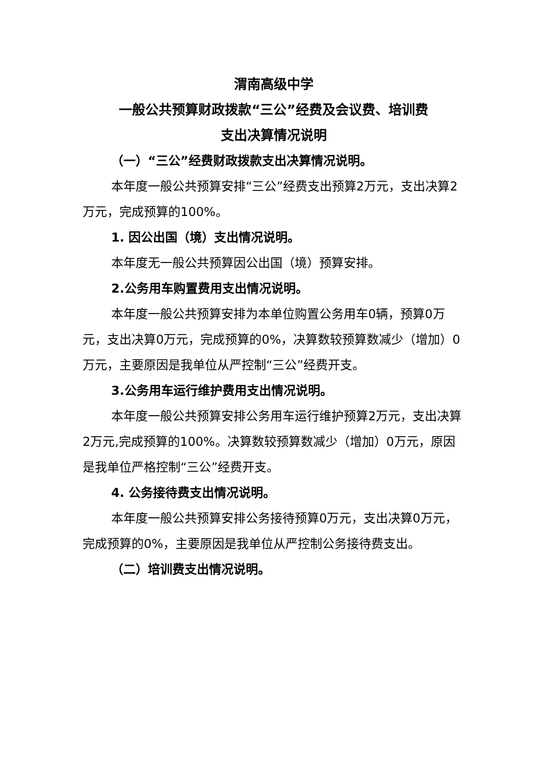渭南高级中学
一般公共预算财政拨款“三公”经费及会议费、培训费
支出决算情况说明
（一）“三公”经费财政拨款支出决算情况说明。
本年度一般公共预算安排“三公”经费支出预算2万元，支出决算2万元，完成预算的100%。
1. 因公出国（境）支出情况说明。
本年度无一般公共预算因公出国（境）预算安排。
2.公务用车购置费用支出情况说明。
本年度一般公共预算安排为本单位购置公务用车0辆，预算0万元，支出决算0万元，完成预算的0%，决算数较预算数减少（增加）0万元，主要原因是我单位从严控制“三公”经费开支。
3.公务用车运行维护费用支出情况说明。
本年度一般公共预算安排公务用车运行维护预算2万元，支出决算2万元,完成预算的100%。决算数较预算数减少（增加）0万元，原因是我单位严格控制“三公”经费开支。
4. 公务接待费支出情况说明。
本年度一般公共预算安排公务接待预算0万元，支出决算0万元，完成预算的0%，主要原因是我单位从严控制公务接待费支出。
（二）培训费支出情况说明。